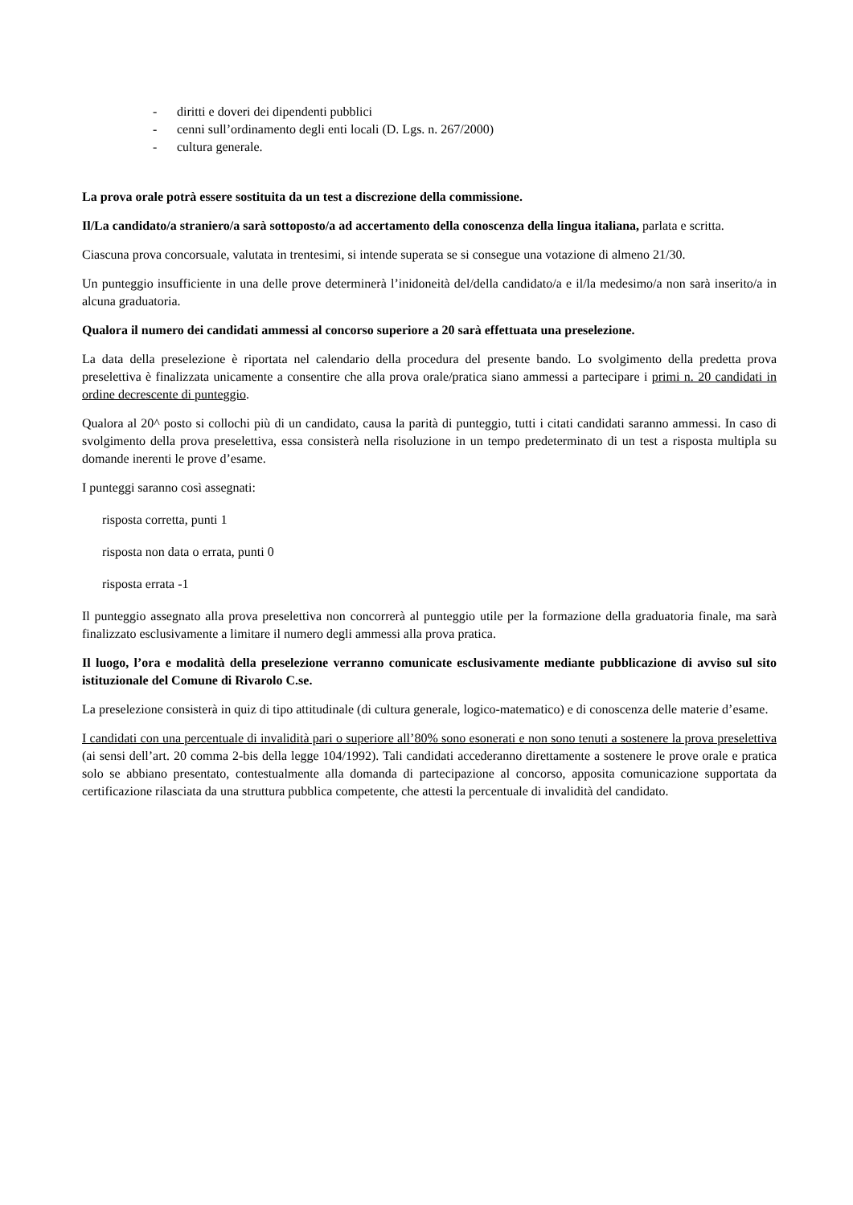- diritti e doveri dei dipendenti pubblici
- cenni sull’ordinamento degli enti locali (D. Lgs. n. 267/2000)
- cultura generale.
La prova orale potrà essere sostituita da un test a discrezione della commissione.
Il/La candidato/a straniero/a sarà sottoposto/a ad accertamento della conoscenza della lingua italiana, parlata e scritta.
Ciascuna prova concorsuale, valutata in trentesimi, si intende superata se si consegue una votazione di almeno 21/30.
Un punteggio insufficiente in una delle prove determinerà l’inidoneità del/della candidato/a e il/la medesimo/a non sarà inserito/a in alcuna graduatoria.
Qualora il numero dei candidati ammessi al concorso superiore a 20 sarà effettuata una preselezione.
La data della preselezione è riportata nel calendario della procedura del presente bando. Lo svolgimento della predetta prova preselettiva è finalizzata unicamente a consentire che alla prova orale/pratica siano ammessi a partecipare i primi n. 20 candidati in ordine decrescente di punteggio.
Qualora al 20^ posto si collochi più di un candidato, causa la parità di punteggio, tutti i citati candidati saranno ammessi. In caso di svolgimento della prova preselettiva, essa consisterà nella risoluzione in un tempo predeterminato di un test a risposta multipla su domande inerenti le prove d’esame.
I punteggi saranno così assegnati:
risposta corretta, punti 1
risposta non data o errata, punti 0
risposta errata -1
Il punteggio assegnato alla prova preselettiva non concorrerà al punteggio utile per la formazione della graduatoria finale, ma sarà finalizzato esclusivamente a limitare il numero degli ammessi alla prova pratica.
Il luogo, l’ora e modalità della preselezione verranno comunicate esclusivamente mediante pubblicazione di avviso sul sito istituzionale del Comune di Rivarolo C.se.
La preselezione consisterà in quiz di tipo attitudinale (di cultura generale, logico-matematico) e di conoscenza delle materie d’esame.
I candidati con una percentuale di invalidità pari o superiore all’80% sono esonerati e non sono tenuti a sostenere la prova preselettiva (ai sensi dell’art. 20 comma 2-bis della legge 104/1992). Tali candidati accederanno direttamente a sostenere le prove orale e pratica solo se abbiano presentato, contestualmente alla domanda di partecipazione al concorso, apposita comunicazione supportata da certificazione rilasciata da una struttura pubblica competente, che attesti la percentuale di invalidità del candidato.